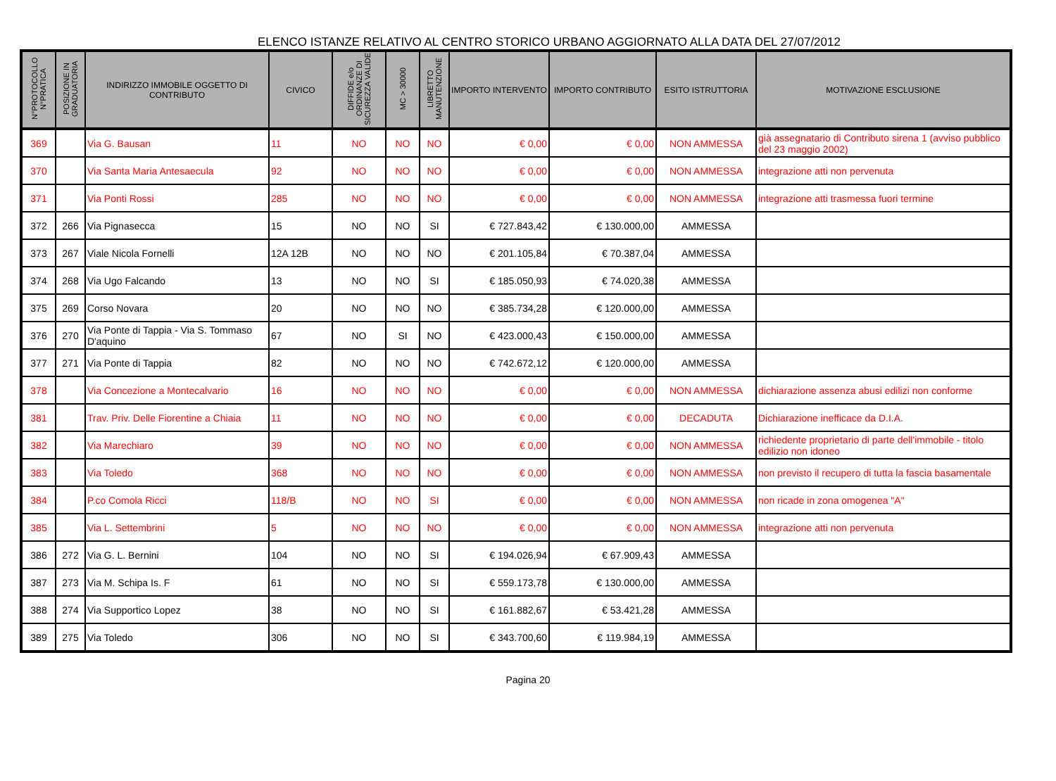ELENCO ISTANZE RELATIVO AL CENTRO STORICO URBANO AGGIORNATO ALLA DATA DEL 27/07/2012
| N°PROTOCOLLO N°PRATICA | POSIZIONE IN GRADUATORIA | INDIRIZZO IMMOBILE OGGETTO DI CONTRIBUTO | CIVICO | DIFFIDE e/o ORDINANZE DI SICUREZZA VALIDE | MC > 30000 | LIBRETTO MANUTENZIONE | IMPORTO INTERVENTO | IMPORTO CONTRIBUTO | ESITO ISTRUTTORIA | MOTIVAZIONE ESCLUSIONE |
| --- | --- | --- | --- | --- | --- | --- | --- | --- | --- | --- |
| 369 | | Via G. Bausan | 11 | NO | NO | NO | € 0,00 | € 0,00 | NON AMMESSA | già assegnatario di Contributo sirena 1 (avviso pubblico del 23 maggio 2002) |
| 370 | | Via Santa Maria Antesaecula | 92 | NO | NO | NO | € 0,00 | € 0,00 | NON AMMESSA | integrazione atti non pervenuta |
| 371 | | Via Ponti Rossi | 285 | NO | NO | NO | € 0,00 | € 0,00 | NON AMMESSA | integrazione atti trasmessa fuori termine |
| 372 | 266 | Via Pignasecca | 15 | NO | NO | SI | € 727.843,42 | € 130.000,00 | AMMESSA | |
| 373 | 267 | Viale Nicola Fornelli | 12A 12B | NO | NO | NO | € 201.105,84 | € 70.387,04 | AMMESSA | |
| 374 | 268 | Via Ugo Falcando | 13 | NO | NO | SI | € 185.050,93 | € 74.020,38 | AMMESSA | |
| 375 | 269 | Corso Novara | 20 | NO | NO | NO | € 385.734,28 | € 120.000,00 | AMMESSA | |
| 376 | 270 | Via Ponte di Tappia - Via S. Tommaso D'aquino | 67 | NO | SI | NO | € 423.000,43 | € 150.000,00 | AMMESSA | |
| 377 | 271 | Via Ponte di Tappia | 82 | NO | NO | NO | € 742.672,12 | € 120.000,00 | AMMESSA | |
| 378 | | Via Concezione a Montecalvario | 16 | NO | NO | NO | € 0,00 | € 0,00 | NON AMMESSA | dichiarazione assenza abusi edilizi non conforme |
| 381 | | Trav. Priv. Delle Fiorentine a Chiaia | 11 | NO | NO | NO | € 0,00 | € 0,00 | DECADUTA | Dichiarazione inefficace da D.I.A. |
| 382 | | Via Marechiaro | 39 | NO | NO | NO | € 0,00 | € 0,00 | NON AMMESSA | richiedente proprietario di parte dell'immobile - titolo edilizio non idoneo |
| 383 | | Via Toledo | 368 | NO | NO | NO | € 0,00 | € 0,00 | NON AMMESSA | non previsto il recupero di tutta la fascia basamentale |
| 384 | | P.co Comola Ricci | 118/B | NO | NO | SI | € 0,00 | € 0,00 | NON AMMESSA | non ricade in zona omogenea "A" |
| 385 | | Via L. Settembrini | 5 | NO | NO | NO | € 0,00 | € 0,00 | NON AMMESSA | integrazione atti non pervenuta |
| 386 | 272 | Via G. L. Bernini | 104 | NO | NO | SI | € 194.026,94 | € 67.909,43 | AMMESSA | |
| 387 | 273 | Via M. Schipa Is. F | 61 | NO | NO | SI | € 559.173,78 | € 130.000,00 | AMMESSA | |
| 388 | 274 | Via Supportico Lopez | 38 | NO | NO | SI | € 161.882,67 | € 53.421,28 | AMMESSA | |
| 389 | 275 | Via Toledo | 306 | NO | NO | SI | € 343.700,60 | € 119.984,19 | AMMESSA | |
Pagina 20